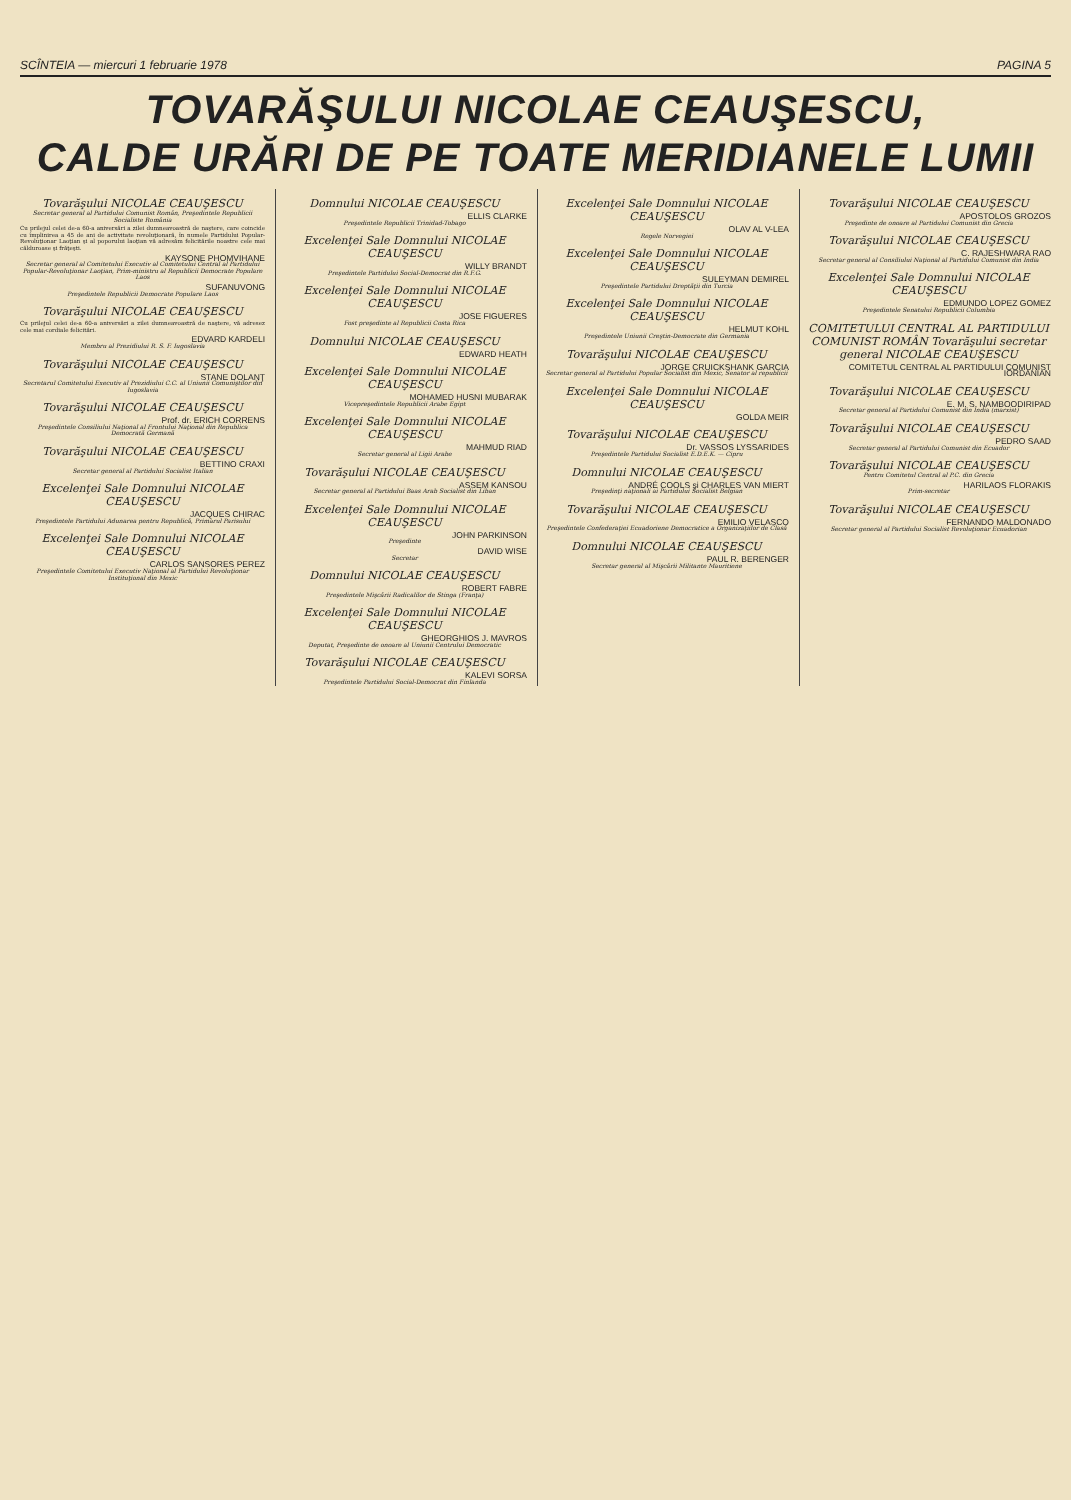SCÎNTEIA — miercuri 1 februarie 1978 PAGINA 5
TOVARĂŞULUI NICOLAE CEAUŞESCU,
CALDE URĂRI DE PE TOATE MERIDIANELE LUMII
Tovarăşului NICOLAE CEAUŞESCU
Secretar general al Partidului Comunist Român, Preşedintele Republicii Socialiste România
Cu prilejul celei de-a 60-a aniversări a zilei dumneavoastră de naştere, care coincide cu împlinirea a 45 de ani de activitate revoluţionară, în numele Partidului Popular-Revoluţionar Laoţian şi al poporului laoţian vă adresăm felicitările noastre cele mai călduroase şi frăţeşti.
KAYSONE PHOMVIHANE
Secretar general al Comitetului Executiv al Comitetului Central al Partidului Popular-Revoluţionar Laoţian, Prim-ministru al Republicii Democrate Populare Laos
SUFANUVONG
Preşedintele Republicii Democrate Populare Laos
Tovarăşului NICOLAE CEAUŞESCU
Cu prilejul celei de-a 60-a aniversări a zilei dumneavoastră de naştere, vă adresez cele mai cordiale felicitări.
EDVARD KARDELI
Membru al Prezidiului R. S. F. Iugoslavia
Tovarăşului NICOLAE CEAUŞESCU
STANE DOLANŢ
Secretarul Comitetului Executiv al Prezidiului C.C. al Uniunii Comuniştilor din Iugoslavia
Tovarăşului NICOLAE CEAUŞESCU
Prof. dr. ERICH CORRENS
Preşedintele Consiliului Naţional al Frontului Naţional din Republica Democrată Germană
Tovarăşului NICOLAE CEAUŞESCU
BETTINO CRAXI
Secretar general al Partidului Socialist Italian
Excelenţei Sale Domnului NICOLAE CEAUŞESCU
JACQUES CHIRAC
Preşedintele Partidului Adunarea pentru Republică, Primarul Parisului
Excelenţei Sale Domnului NICOLAE CEAUŞESCU
CARLOS SANSORES PEREZ
Preşedintele Comitetului Executiv Naţional al Partidului Revoluţionar Instituţional din Mexic
Domnului NICOLAE CEAUŞESCU
ELLIS CLARKE
Preşedintele Republicii Trinidad-Tobago
Excelenţei Sale Domnului NICOLAE CEAUŞESCU
WILLY BRANDT
Preşedintele Partidului Social-Democrat din R.F.G.
Excelenţei Sale Domnului NICOLAE CEAUŞESCU
JOSE FIGUERES
Fost preşedinte al Republicii Costa Rica
Domnului NICOLAE CEAUŞESCU
EDWARD HEATH
Excelenţei Sale Domnului NICOLAE CEAUŞESCU
MOHAMED HUSNI MUBARAK
Vicepreşedintele Republicii Arabe Egipt
Excelenţei Sale Domnului NICOLAE CEAUŞESCU
MAHMUD RIAD
Secretar general al Ligii Arabe
Tovarăşului NICOLAE CEAUŞESCU
ASSEM KANSOU
Secretar general al Partidului Baas Arab Socialist din Liban
Excelenţei Sale Domnului NICOLAE CEAUŞESCU
JOHN PARKINSON
Preşedinte
DAVID WISE
Secretar
Domnului NICOLAE CEAUŞESCU
ROBERT FABRE
Preşedintele Mişcării Radicalilor de Stinga (Franţa)
Excelenţei Sale Domnului NICOLAE CEAUŞESCU
GHEORGHIOS J. MAVROS
Deputat, Preşedinte de onoare al Uniunii Centrului Democratic
Tovarăşului NICOLAE CEAUŞESCU
KALEVI SORSA
Preşedintele Partidului Social-Democrat din Finlanda
Excelenţei Sale Domnului NICOLAE CEAUŞESCU
OLAV AL V-LEA
Regele Norvegiei
Excelenţei Sale Domnului NICOLAE CEAUŞESCU
SULEYMAN DEMIREL
Preşedintele Partidului Dreptăţii din Turcia
Excelenţei Sale Domnului NICOLAE CEAUŞESCU
HELMUT KOHL
Preşedintele Uniunii Creştin-Democrate din Germania
Tovarăşului NICOLAE CEAUŞESCU
JORGE CRUICKSHANK GARCIA
Secretar general al Partidului Popular Socialist din Mexic, Senator al republicii
Excelenţei Sale Domnului NICOLAE CEAUŞESCU
GOLDA MEIR
Tovarăşului NICOLAE CEAUŞESCU
Dr. VASSOS LYSSARIDES
Preşedintele Partidului Socialist E.D.E.K. — Cipru
Domnului NICOLAE CEAUŞESCU
ANDRÉ COOLS şi CHARLES VAN MIERT
Preşedinţi naţionali ai Partidului Socialist Belgian
Tovarăşului NICOLAE CEAUŞESCU
EMILIO VELASCO
Preşedintele Confederaţiei Ecuadoriene Democratice a Organizaţiilor de Clasă
Domnului NICOLAE CEAUŞESCU
PAUL R. BERENGER
Secretar general al Mişcării Militante Mauritiene
Tovarăşului NICOLAE CEAUŞESCU
APOSTOLOS GROZOS
Preşedinte de onoare al Partidului Comunist din Grecia
Tovarăşului NICOLAE CEAUŞESCU
C. RAJESHWARA RAO
Secretar general al Consiliului Naţional al Partidului Comunist din India
Excelenţei Sale Domnului NICOLAE CEAUŞESCU
EDMUNDO LOPEZ GOMEZ
Preşedintele Senatului Republicii Columbia
COMITETULUI CENTRAL AL PARTIDULUI COMUNIST ROMÂN Tovarăşului secretar general NICOLAE CEAUŞESCU
COMITETUL CENTRAL AL PARTIDULUI COMUNIST IORDANIAN
Tovarăşului NICOLAE CEAUŞESCU
E. M. S. NAMBOODIRIPAD
Secretar general al Partidului Comunist din India (marxist)
Tovarăşului NICOLAE CEAUŞESCU
PEDRO SAAD
Secretar general al Partidului Comunist din Ecuador
Tovarăşului NICOLAE CEAUŞESCU
Pentru Comitetul Central al P.C. din Grecia
HARILAOS FLORAKIS
Prim-secretar
Tovarăşului NICOLAE CEAUŞESCU
FERNANDO MALDONADO
Secretar general al Partidului Socialist Revoluţionar Ecuadorian